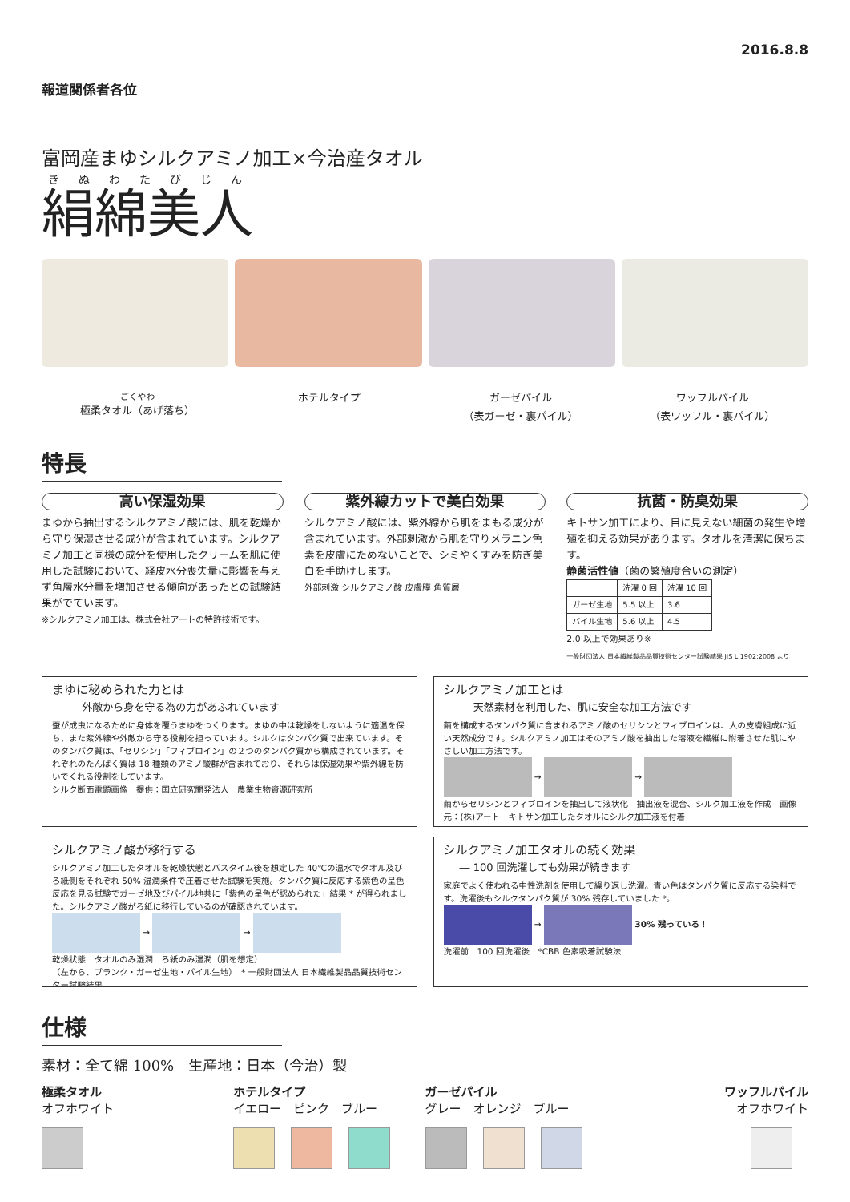2016.8.8
報道関係者各位
富岡産まゆシルクアミノ加工×今治産タオル
きぬわたびじん
絹綿美人
ごくやわ
極柔タオル（あげ落ち）
ホテルタイプ ガーゼパイル
（表ガーゼ・裏パイル）
ワッフルパイル
（表ワッフル・裏パイル）
特長
高い保湿効果
まゆから抽出するシルクアミノ酸には、肌を乾燥から守り保湿させる成分が含まれています。シルクアミノ加工と同様の成分を使用したクリームを肌に使用した試験において、経皮水分喪失量に影響を与えず角層水分量を増加させる傾向があったとの試験結果がでています。
※シルクアミノ加工は、株式会社アートの特許技術です。
紫外線カットで美白効果
シルクアミノ酸には、紫外線から肌をまもる成分が含まれています。外部刺激から肌を守りメラニン色素を皮膚にためないことで、シミやくすみを防ぎ美白を手助けします。
外部刺激 シルクアミノ酸 皮膚膜 角質層
抗菌・防臭効果
キトサン加工により、目に見えない細菌の発生や増殖を抑える効果があります。タオルを清潔に保ちます。
静菌活性値（菌の繁殖度合いの測定）
| | 洗濯 0 回 | 洗濯 10 回 |
| --- | --- | --- |
| ガーゼ生地 | 5.5 以上 | 3.6 |
| パイル生地 | 5.6 以上 | 4.5 |
2.0 以上で効果あり※
一般財団法人 日本繊維製品品質技術センター試験結果 JIS L 1902:2008 より
まゆに秘められた力とは
― 外敵から身を守る為の力があふれています
蚕が成虫になるために身体を覆うまゆをつくります。まゆの中は乾燥をしないように適温を保ち、また紫外線や外敵から守る役割を担っています。シルクはタンパク質で出来ています。そのタンパク質は、「セリシン」「フィブロイン」の２つのタンパク質から構成されています。それぞれのたんぱく質は 18 種類のアミノ酸群が含まれており、それらは保湿効果や紫外線を防いでくれる役割をしています。
シルク断面電顕画像　提供：国立研究開発法人　農業生物資源研究所
シルクアミノ加工とは
― 天然素材を利用した、肌に安全な加工方法です
繭を構成するタンパク質に含まれるアミノ酸のセリシンとフィブロインは、人の皮膚組成に近い天然成分です。シルクアミノ加工はそのアミノ酸を抽出した溶液を繊維に附着させた肌にやさしい加工方法です。
→ →
繭からセリシンとフィブロインを抽出して液状化　抽出液を混合、シルク加工液を作成　画像元：(株)アート　キトサン加工したタオルにシルク加工液を付着
シルクアミノ酸が移行する
シルクアミノ加工したタオルを乾燥状態とバスタイム後を想定した 40℃の温水でタオル及びろ紙側をそれぞれ 50% 湿潤条件で圧着させた試験を実施。タンパク質に反応する紫色の呈色反応を見る試験でガーゼ地及びパイル地共に「紫色の呈色が認められた」結果 * が得られました。シルクアミノ酸がろ紙に移行しているのが確認されています。
→ →
乾燥状態　タオルのみ湿潤　ろ紙のみ湿潤（肌を想定）
（左から、ブランク・ガーゼ生地・パイル生地）　* 一般財団法人 日本繊維製品品質技術センター試験結果
シルクアミノ加工タオルの続く効果
― 100 回洗濯しても効果が続きます
家庭でよく使われる中性洗剤を使用して繰り返し洗濯。青い色はタンパク質に反応する染料です。洗濯後もシルクタンパク質が 30% 残存していました *。
→ 30% 残っている！
洗濯前　100 回洗濯後　*CBB 色素吸着試験法
仕様
素材：全て綿 100%　生産地：日本（今治）製
極柔タオル
オフホワイト
ホテルタイプ
イエロー　ピンク　ブルー
ガーゼパイル
グレー　オレンジ　ブルー
ワッフルパイル
オフホワイト